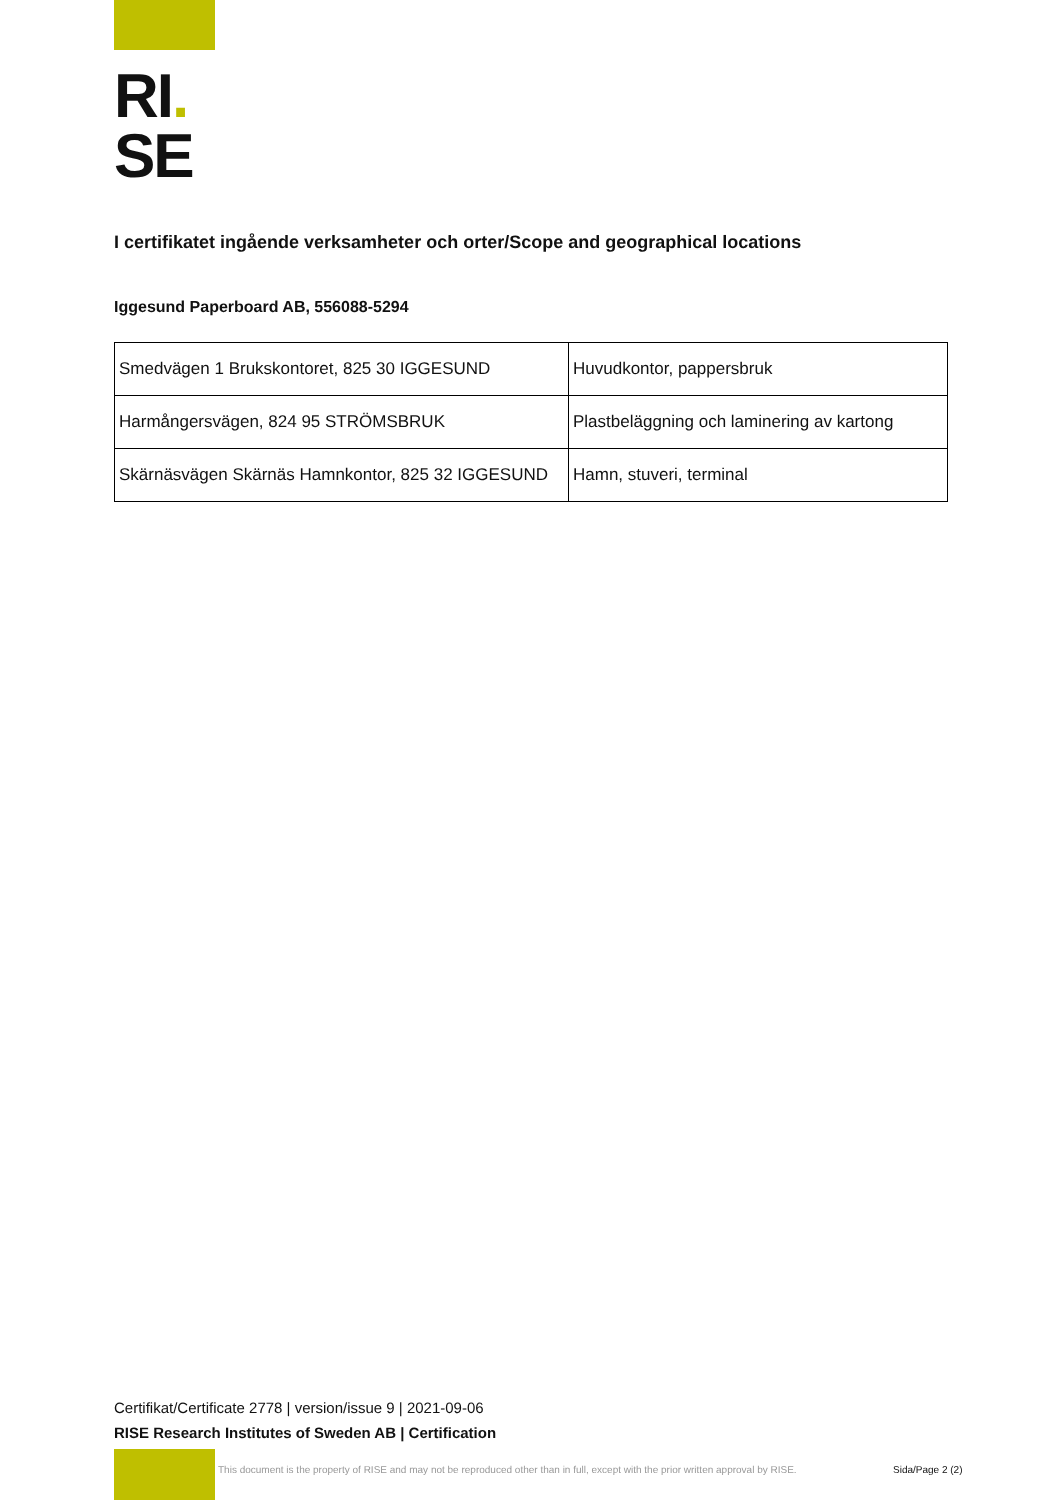RI.
SE
I certifikatet ingående verksamheter och orter/Scope and geographical locations
Iggesund Paperboard AB, 556088-5294
| Smedvägen 1 Brukskontoret, 825 30 IGGESUND | Huvudkontor, pappersbruk |
| Harmångersvägen, 824 95 STRÖMSBRUK | Plastbeläggning och laminering av kartong |
| Skärnäsvägen Skärnäs Hamnkontor, 825 32 IGGESUND | Hamn, stuveri, terminal |
Certifikat/Certificate 2778 | version/issue 9 | 2021-09-06
RISE Research Institutes of Sweden AB | Certification
This document is the property of RISE and may not be reproduced other than in full, except with the prior written approval by RISE.
Sida/Page 2 (2)